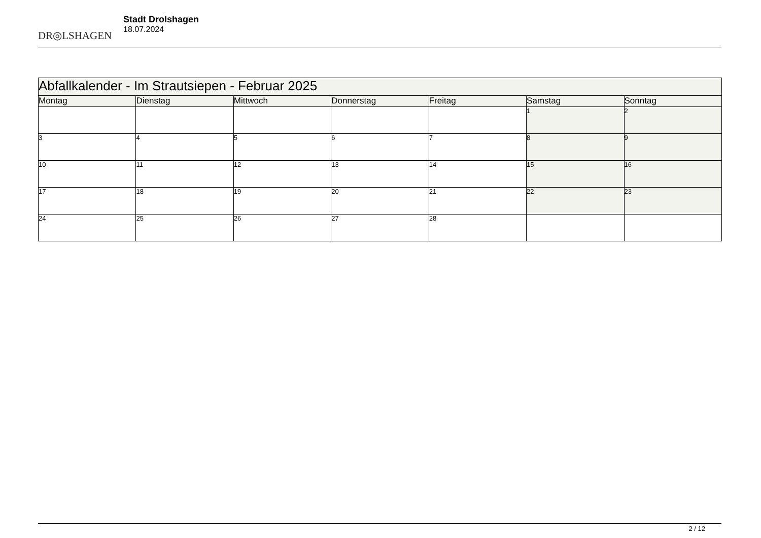DR◎LSHAGEN
Stadt Drolshagen
18.07.2024
| Abfallkalender - Im Strautsiepen - Februar 2025 | | | | | | |
| Montag | Dienstag | Mittwoch | Donnerstag | Freitag | Samstag | Sonntag |
| | | | | | 1 | 2 |
| 3 | 4 | 5 | 6 | 7 | 8 | 9 |
| 10 | 11 | 12 | 13 | 14 | 15 | 16 |
| 17 | 18 | 19 | 20 | 21 | 22 | 23 |
| 24 | 25 | 26 | 27 | 28 | | |
2 / 12